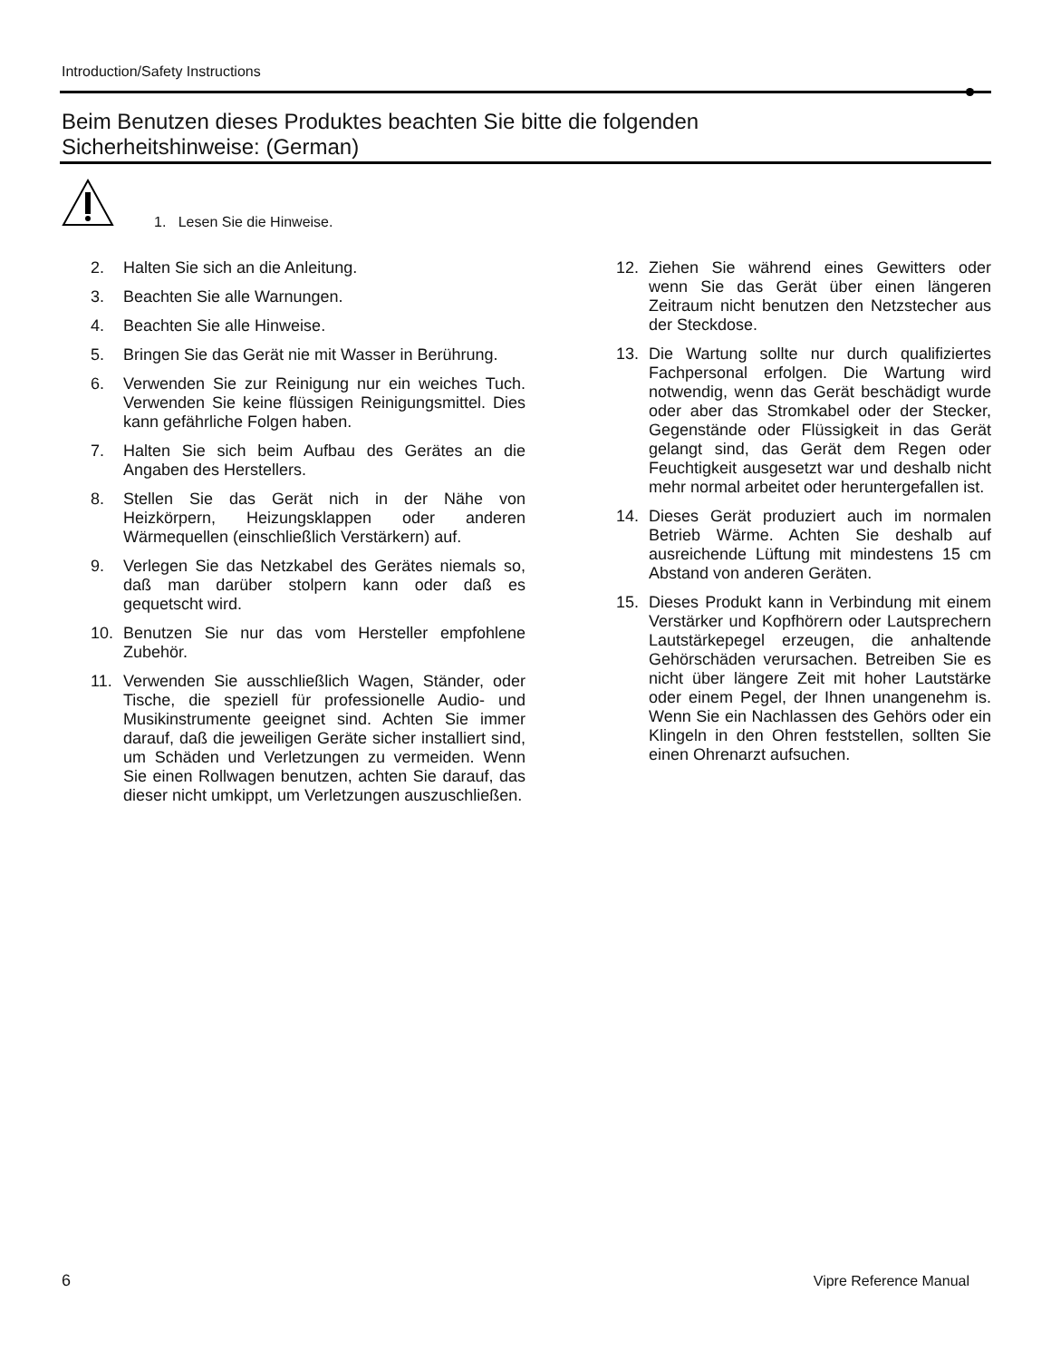Introduction/Safety Instructions
Beim Benutzen dieses Produktes beachten Sie bitte die folgenden
Sicherheitshinweise: (German)
1. Lesen Sie die Hinweise.
2. Halten Sie sich an die Anleitung.
3. Beachten Sie alle Warnungen.
4. Beachten Sie alle Hinweise.
5. Bringen Sie das Gerät nie mit Wasser in Berührung.
6. Verwenden Sie zur Reinigung nur ein weiches Tuch. Verwenden Sie keine flüssigen Reinigungsmittel. Dies kann gefährliche Folgen haben.
7. Halten Sie sich beim Aufbau des Gerätes an die Angaben des Herstellers.
8. Stellen Sie das Gerät nich in der Nähe von Heizkörpern, Heizungsklappen oder anderen Wärmequellen (einschließlich Verstärkern) auf.
9. Verlegen Sie das Netzkabel des Gerätes niemals so, daß man darüber stolpern kann oder daß es gequetscht wird.
10. Benutzen Sie nur das vom Hersteller empfohlene Zubehör.
11. Verwenden Sie ausschließlich Wagen, Ständer, oder Tische, die speziell für professionelle Audio- und Musikinstrumente geeignet sind. Achten Sie immer darauf, daß die jeweiligen Geräte sicher installiert sind, um Schäden und Verletzungen zu vermeiden. Wenn Sie einen Rollwagen benutzen, achten Sie darauf, das dieser nicht umkippt, um Verletzungen auszuschließen.
12. Ziehen Sie während eines Gewitters oder wenn Sie das Gerät über einen längeren Zeitraum nicht benutzen den Netzstecher aus der Steckdose.
13. Die Wartung sollte nur durch qualifiziertes Fachpersonal erfolgen. Die Wartung wird notwendig, wenn das Gerät beschädigt wurde oder aber das Stromkabel oder der Stecker, Gegenstände oder Flüssigkeit in das Gerät gelangt sind, das Gerät dem Regen oder Feuchtigkeit ausgesetzt war und deshalb nicht mehr normal arbeitet oder heruntergefallen ist.
14. Dieses Gerät produziert auch im normalen Betrieb Wärme. Achten Sie deshalb auf ausreichende Lüftung mit mindestens 15 cm Abstand von anderen Geräten.
15. Dieses Produkt kann in Verbindung mit einem Verstärker und Kopfhörern oder Lautsprechern Lautstärkepegel erzeugen, die anhaltende Gehörschäden verursachen. Betreiben Sie es nicht über längere Zeit mit hoher Lautstärke oder einem Pegel, der Ihnen unangenehm is. Wenn Sie ein Nachlassen des Gehörs oder ein Klingeln in den Ohren feststellen, sollten Sie einen Ohrenarzt aufsuchen.
6 Vipre Reference Manual